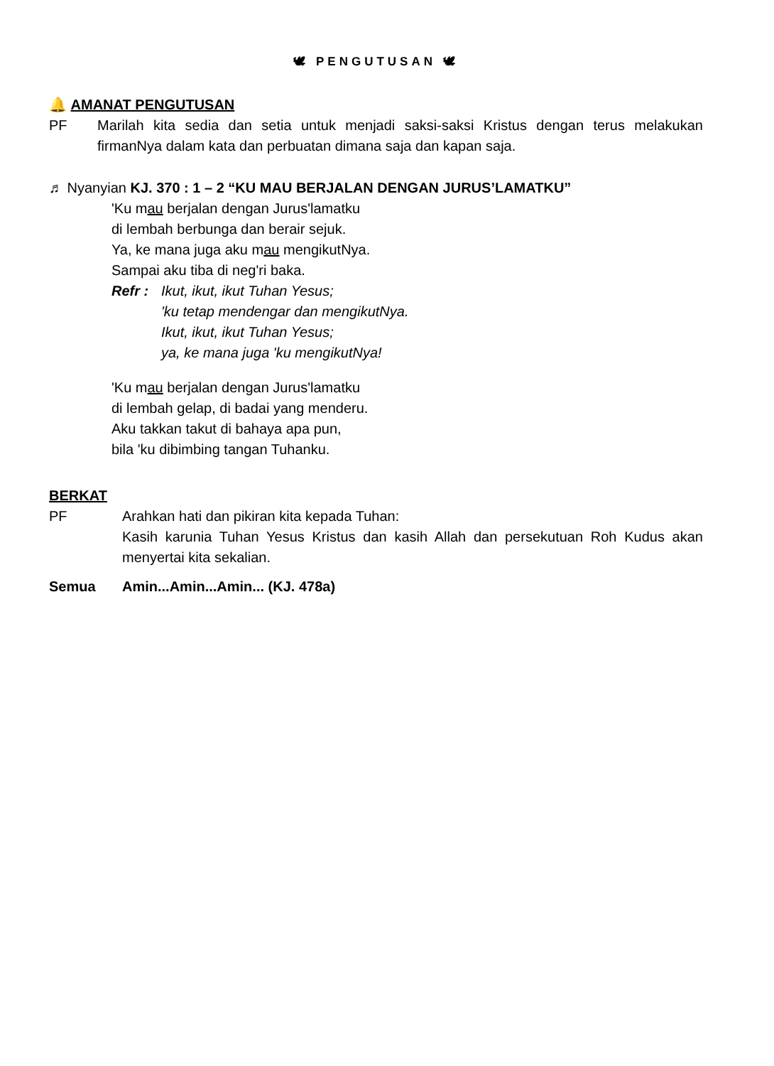🕊 PENGUTUSAN 🕊
🔔 AMANAT PENGUTUSAN
PF Marilah kita sedia dan setia untuk menjadi saksi-saksi Kristus dengan terus melakukan firmanNya dalam kata dan perbuatan dimana saja dan kapan saja.
♬ Nyanyian KJ. 370 : 1 – 2 “KU MAU BERJALAN DENGAN JURUS’LAMATKU”
'Ku mau berjalan dengan Jurus'lamatku
di lembah berbunga dan berair sejuk.
Ya, ke mana juga aku mau mengikutNya.
Sampai aku tiba di neg'ri baka.
Refr :
Ikut, ikut, ikut Tuhan Yesus;
'ku tetap mendengar dan mengikutNya.
Ikut, ikut, ikut Tuhan Yesus;
ya, ke mana juga 'ku mengikutNya!
'Ku mau berjalan dengan Jurus'lamatku
di lembah gelap, di badai yang menderu.
Aku takkan takut di bahaya apa pun,
bila 'ku dibimbing tangan Tuhanku.
BERKAT
PF Arahkan hati dan pikiran kita kepada Tuhan:
Kasih karunia Tuhan Yesus Kristus dan kasih Allah dan persekutuan Roh Kudus akan menyertai kita sekalian.
Semua Amin...Amin...Amin... (KJ. 478a)